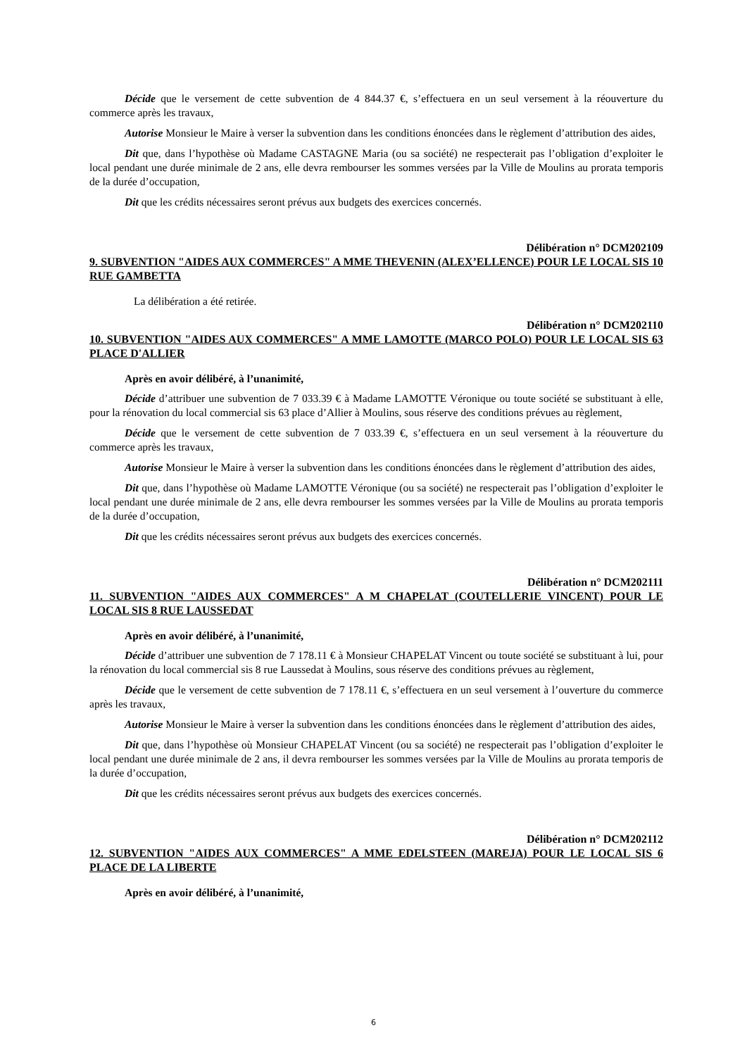Décide que le versement de cette subvention de 4 844.37 €, s’effectuera en un seul versement à la réouverture du commerce après les travaux,
Autorise Monsieur le Maire à verser la subvention dans les conditions énoncées dans le règlement d’attribution des aides,
Dit que, dans l’hypothèse où Madame CASTAGNE Maria (ou sa société) ne respecterait pas l’obligation d’exploiter le local pendant une durée minimale de 2 ans, elle devra rembourser les sommes versées par la Ville de Moulins au prorata temporis de la durée d’occupation,
Dit que les crédits nécessaires seront prévus aux budgets des exercices concernés.
Délibération n° DCM202109
9. SUBVENTION "AIDES AUX COMMERCES" A MME THEVENIN (ALEX’ELLENCE) POUR LE LOCAL SIS 10 RUE GAMBETTA
La délibération a été retirée.
Délibération n° DCM202110
10. SUBVENTION "AIDES AUX COMMERCES" A MME LAMOTTE (MARCO POLO) POUR LE LOCAL SIS 63 PLACE D'ALLIER
Après en avoir délibéré, à l’unanimité,
Décide d’attribuer une subvention de 7 033.39 € à Madame LAMOTTE Véronique ou toute société se substituant à elle, pour la rénovation du local commercial sis 63 place d’Allier à Moulins, sous réserve des conditions prévues au règlement,
Décide que le versement de cette subvention de 7 033.39 €, s’effectuera en un seul versement à la réouverture du commerce après les travaux,
Autorise Monsieur le Maire à verser la subvention dans les conditions énoncées dans le règlement d’attribution des aides,
Dit que, dans l’hypothèse où Madame LAMOTTE Véronique (ou sa société) ne respecterait pas l’obligation d’exploiter le local pendant une durée minimale de 2 ans, elle devra rembourser les sommes versées par la Ville de Moulins au prorata temporis de la durée d’occupation,
Dit que les crédits nécessaires seront prévus aux budgets des exercices concernés.
Délibération n° DCM202111
11. SUBVENTION "AIDES AUX COMMERCES" A M CHAPELAT (COUTELLERIE VINCENT) POUR LE LOCAL SIS 8 RUE LAUSSEDAT
Après en avoir délibéré, à l’unanimité,
Décide d’attribuer une subvention de 7 178.11 € à Monsieur CHAPELAT Vincent ou toute société se substituant à lui, pour la rénovation du local commercial sis 8 rue Laussedat à Moulins, sous réserve des conditions prévues au règlement,
Décide que le versement de cette subvention de 7 178.11 €, s’effectuera en un seul versement à l’ouverture du commerce après les travaux,
Autorise Monsieur le Maire à verser la subvention dans les conditions énoncées dans le règlement d’attribution des aides,
Dit que, dans l’hypothèse où Monsieur CHAPELAT Vincent (ou sa société) ne respecterait pas l’obligation d’exploiter le local pendant une durée minimale de 2 ans, il devra rembourser les sommes versées par la Ville de Moulins au prorata temporis de la durée d’occupation,
Dit que les crédits nécessaires seront prévus aux budgets des exercices concernés.
Délibération n° DCM202112
12. SUBVENTION "AIDES AUX COMMERCES" A MME EDELSTEEN (MAREJA) POUR LE LOCAL SIS 6 PLACE DE LA LIBERTE
Après en avoir délibéré, à l’unanimité,
6